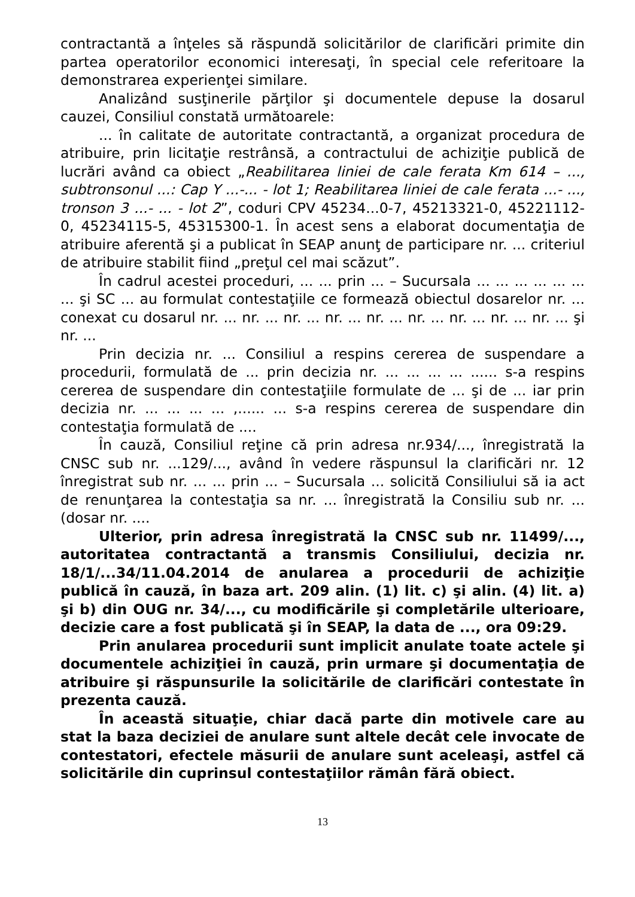contractantă a înţeles să răspundă solicitărilor de clarificări primite din partea operatorilor economici interesaţi, în special cele referitoare la demonstrarea experienţei similare.
Analizând susţinerile părţilor şi documentele depuse la dosarul cauzei, Consiliul constată următoarele:
... în calitate de autoritate contractantă, a organizat procedura de atribuire, prin licitaţie restrânsă, a contractului de achiziţie publică de lucrări având ca obiect „Reabilitarea liniei de cale ferata Km 614 – ..., subtronsonul ...: Cap Y ...-... - lot 1; Reabilitarea liniei de cale ferata ...- ..., tronson 3 ...- ... - lot 2”, coduri CPV 45234...0-7, 45213321-0, 45221112-0, 45234115-5, 45315300-1. În acest sens a elaborat documentaţia de atribuire aferentă şi a publicat în SEAP anunţ de participare nr. ... criteriul de atribuire stabilit fiind „preţul cel mai scăzut”.
În cadrul acestei proceduri, ... ... prin ... – Sucursala ... ... ... ... ... ... ... şi SC ... au formulat contestaţiile ce formează obiectul dosarelor nr. ... conexat cu dosarul nr. ... nr. ... nr. ... nr. ... nr. ... nr. ... nr. ... nr. ... nr. ... şi nr. ...
Prin decizia nr. ... Consiliul a respins cererea de suspendare a procedurii, formulată de ... prin decizia nr. ... ... ... ... ...... s-a respins cererea de suspendare din contestaţiile formulate de ... şi de ... iar prin decizia nr. ... ... ... ... ,...... ... s-a respins cererea de suspendare din contestaţia formulată de ....
În cauză, Consiliul reţine că prin adresa nr.934/..., înregistrată la CNSC sub nr. ...129/..., având în vedere răspunsul la clarificări nr. 12 înregistrat sub nr. ... ... prin ... – Sucursala ... solicită Consiliului să ia act de renunţarea la contestaţia sa nr. ... înregistrată la Consiliu sub nr. ... (dosar nr. ....
Ulterior, prin adresa înregistrată la CNSC sub nr. 11499/..., autoritatea contractantă a transmis Consiliului, decizia nr. 18/1/...34/11.04.2014 de anularea a procedurii de achiziţie publică în cauză, în baza art. 209 alin. (1) lit. c) şi alin. (4) lit. a) şi b) din OUG nr. 34/..., cu modificările şi completările ulterioare, decizie care a fost publicată şi în SEAP, la data de ..., ora 09:29.
Prin anularea procedurii sunt implicit anulate toate actele şi documentele achiziţiei în cauză, prin urmare şi documentaţia de atribuire şi răspunsurile la solicitările de clarificări contestate în prezenta cauză.
În această situaţie, chiar dacă parte din motivele care au stat la baza deciziei de anulare sunt altele decât cele invocate de contestatori, efectele măsurii de anulare sunt aceleaşi, astfel că solicitările din cuprinsul contestaţiilor rămân fără obiect.
13